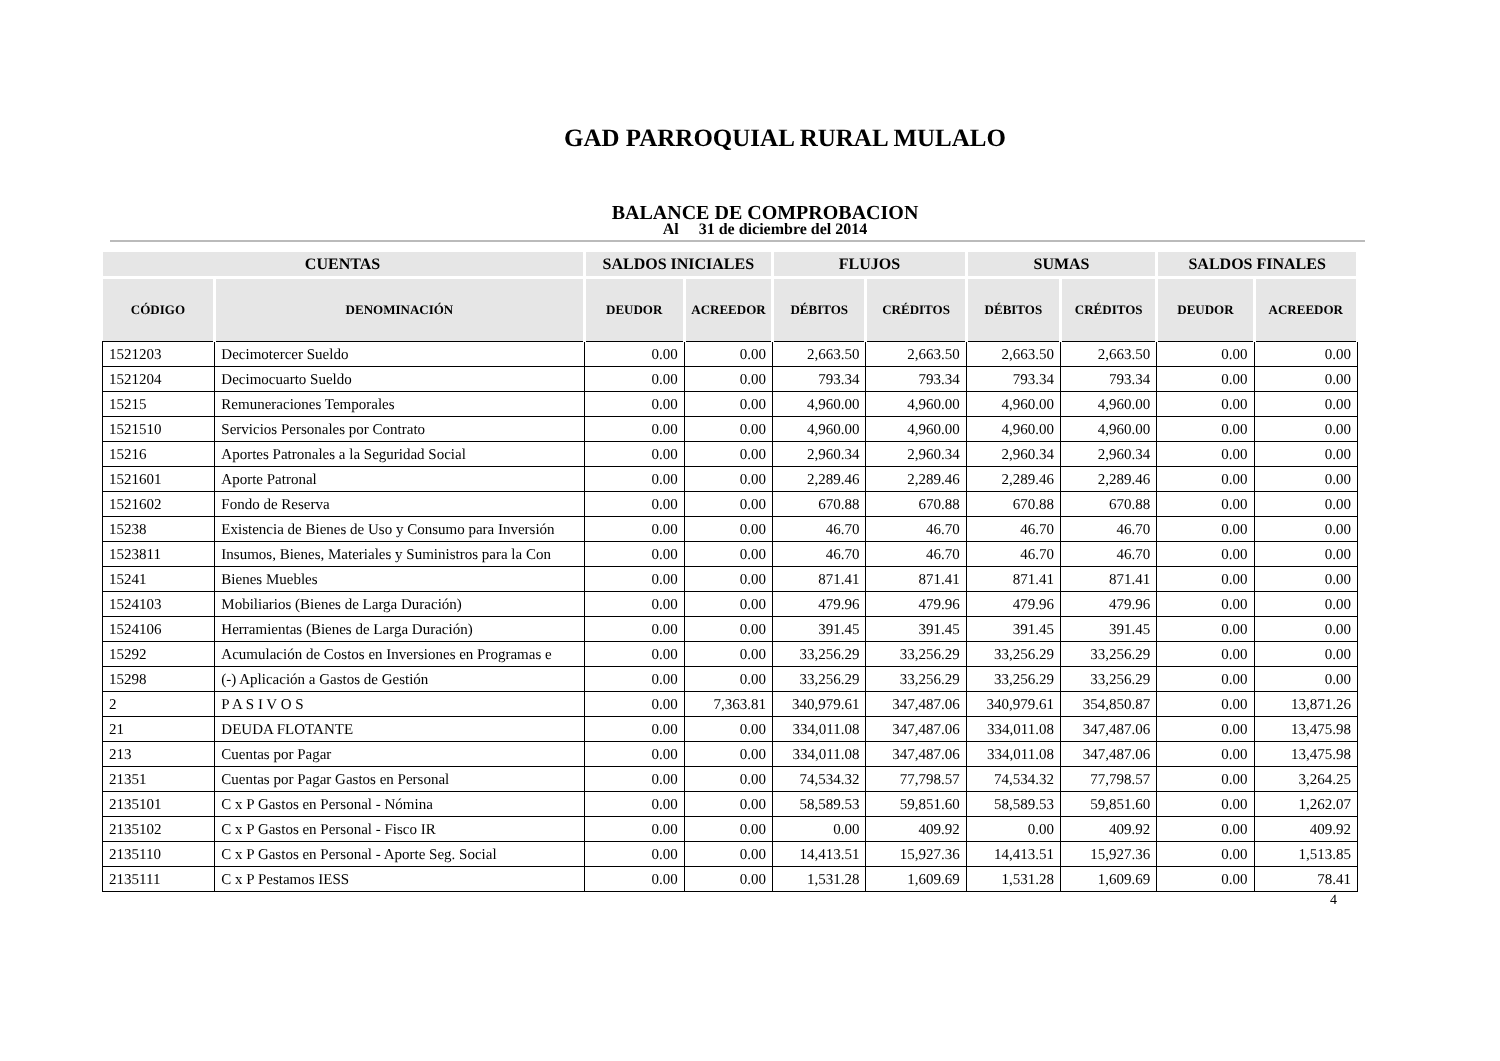GAD PARROQUIAL RURAL MULALO
BALANCE DE COMPROBACION
Al 31 de diciembre del 2014
| CUENTAS | | SALDOS INICIALES | | FLUJOS | | SUMAS | | SALDOS FINALES | |
| --- | --- | --- | --- | --- | --- | --- | --- | --- | --- |
| CÓDIGO | DENOMINACIÓN | DEUDOR | ACREEDOR | DÉBITOS | CRÉDITOS | DÉBITOS | CRÉDITOS | DEUDOR | ACREEDOR |
| 1521203 | Decimotercer Sueldo | 0.00 | 0.00 | 2,663.50 | 2,663.50 | 2,663.50 | 2,663.50 | 0.00 | 0.00 |
| 1521204 | Decimocuarto Sueldo | 0.00 | 0.00 | 793.34 | 793.34 | 793.34 | 793.34 | 0.00 | 0.00 |
| 15215 | Remuneraciones Temporales | 0.00 | 0.00 | 4,960.00 | 4,960.00 | 4,960.00 | 4,960.00 | 0.00 | 0.00 |
| 1521510 | Servicios Personales por Contrato | 0.00 | 0.00 | 4,960.00 | 4,960.00 | 4,960.00 | 4,960.00 | 0.00 | 0.00 |
| 15216 | Aportes Patronales a la Seguridad Social | 0.00 | 0.00 | 2,960.34 | 2,960.34 | 2,960.34 | 2,960.34 | 0.00 | 0.00 |
| 1521601 | Aporte Patronal | 0.00 | 0.00 | 2,289.46 | 2,289.46 | 2,289.46 | 2,289.46 | 0.00 | 0.00 |
| 1521602 | Fondo de Reserva | 0.00 | 0.00 | 670.88 | 670.88 | 670.88 | 670.88 | 0.00 | 0.00 |
| 15238 | Existencia de Bienes de Uso y Consumo para Inversión | 0.00 | 0.00 | 46.70 | 46.70 | 46.70 | 46.70 | 0.00 | 0.00 |
| 1523811 | Insumos, Bienes, Materiales y Suministros para la Con | 0.00 | 0.00 | 46.70 | 46.70 | 46.70 | 46.70 | 0.00 | 0.00 |
| 15241 | Bienes Muebles | 0.00 | 0.00 | 871.41 | 871.41 | 871.41 | 871.41 | 0.00 | 0.00 |
| 1524103 | Mobiliarios (Bienes de Larga Duración) | 0.00 | 0.00 | 479.96 | 479.96 | 479.96 | 479.96 | 0.00 | 0.00 |
| 1524106 | Herramientas (Bienes de Larga Duración) | 0.00 | 0.00 | 391.45 | 391.45 | 391.45 | 391.45 | 0.00 | 0.00 |
| 15292 | Acumulación de Costos en Inversiones en Programas e | 0.00 | 0.00 | 33,256.29 | 33,256.29 | 33,256.29 | 33,256.29 | 0.00 | 0.00 |
| 15298 | (-) Aplicación a Gastos de Gestión | 0.00 | 0.00 | 33,256.29 | 33,256.29 | 33,256.29 | 33,256.29 | 0.00 | 0.00 |
| 2 | P A S I V O S | 0.00 | 7,363.81 | 340,979.61 | 347,487.06 | 340,979.61 | 354,850.87 | 0.00 | 13,871.26 |
| 21 | DEUDA FLOTANTE | 0.00 | 0.00 | 334,011.08 | 347,487.06 | 334,011.08 | 347,487.06 | 0.00 | 13,475.98 |
| 213 | Cuentas por Pagar | 0.00 | 0.00 | 334,011.08 | 347,487.06 | 334,011.08 | 347,487.06 | 0.00 | 13,475.98 |
| 21351 | Cuentas por Pagar Gastos en Personal | 0.00 | 0.00 | 74,534.32 | 77,798.57 | 74,534.32 | 77,798.57 | 0.00 | 3,264.25 |
| 2135101 | C x P Gastos en Personal - Nómina | 0.00 | 0.00 | 58,589.53 | 59,851.60 | 58,589.53 | 59,851.60 | 0.00 | 1,262.07 |
| 2135102 | C x P Gastos en Personal - Fisco IR | 0.00 | 0.00 | 0.00 | 409.92 | 0.00 | 409.92 | 0.00 | 409.92 |
| 2135110 | C x P Gastos en Personal - Aporte Seg. Social | 0.00 | 0.00 | 14,413.51 | 15,927.36 | 14,413.51 | 15,927.36 | 0.00 | 1,513.85 |
| 2135111 | C x P Pestamos IESS | 0.00 | 0.00 | 1,531.28 | 1,609.69 | 1,531.28 | 1,609.69 | 0.00 | 78.41 |
4